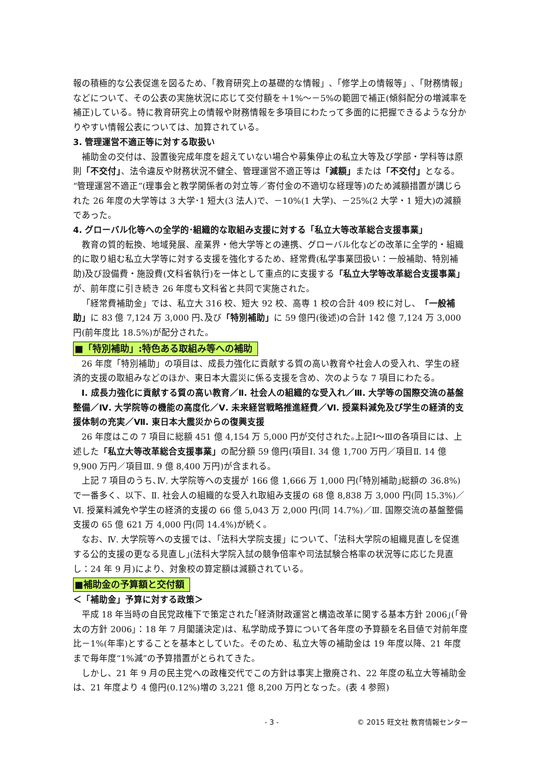報の積極的な公表促進を図るため､「教育研究上の基礎的な情報」､「修学上の情報等」､「財務情報」などについて、その公表の実施状況に応じて交付額を＋1%～－5%の範囲で補正(傾斜配分の増減率を補正)している。特に教育研究上の情報や財務情報を多項目にわたって多面的に把握できるような分かりやすい情報公表については、加算されている。
3. 管理運営不適正等に対する取扱い
補助金の交付は、設置後完成年度を超えていない場合や募集停止の私立大等及び学部・学科等は原則「不交付」、法令違反や財務状況不健全、管理運営不適正等は「減額」または「不交付」となる。“管理運営不適正”(理事会と教学関係者の対立等／寄付金の不適切な経理等)のため減額措置が講じられた 26 年度の大学等は 3 大学･1 短大(3 法人)で、－10%(1 大学)、－25%(2 大学・1 短大)の減額であった。
4. グローバル化等への全学的･組織的な取組み支援に対する「私立大等改革総合支援事業」
教育の質的転換、地域発展、産業界・他大学等との連携、グローバル化などの改革に全学的・組織的に取り組む私立大学等に対する支援を強化するため、経常費(私学事業団扱い：一般補助、特別補助)及び設備費・施設費(文科省執行)を一体として重点的に支援する「私立大学等改革総合支援事業」が、前年度に引き続き 26 年度も文科省と共同で実施された。
「経常費補助金」では、私立大 316 校、短大 92 校、高専 1 校の合計 409 校に対し、「一般補助」に 83 億 7,124 万 3,000 円､及び「特別補助」に 59 億円(後述)の合計 142 億 7,124 万 3,000 円(前年度比 18.5%)が配分された。
■「特別補助」:特色ある取組み等への補助
26 年度「特別補助」の項目は、成長力強化に貢献する質の高い教育や社会人の受入れ、学生の経済的支援の取組みなどのほか、東日本大震災に係る支援を含め、次のような 7 項目にわたる。
Ⅰ. 成長力強化に貢献する質の高い教育／Ⅱ. 社会人の組織的な受入れ／Ⅲ. 大学等の国際交流の基盤整備／Ⅳ. 大学院等の機能の高度化／Ⅴ. 未来経営戦略推進経費／Ⅵ. 授業料減免及び学生の経済的支援体制の充実／Ⅶ. 東日本大震災からの復興支援
26 年度はこの 7 項目に総額 451 億 4,154 万 5,000 円が交付された｡上記Ⅰ～Ⅲの各項目には、上述した「私立大等改革総合支援事業」の配分額 59 億円(項目Ⅰ. 34 億 1,700 万円／項目Ⅱ. 14 億 9,900 万円／項目Ⅲ. 9 億 8,400 万円)が含まれる。
上記 7 項目のうち､Ⅳ. 大学院等への支援が 166 億 1,666 万 1,000 円(｢特別補助｣総額の 36.8%)で一番多く、以下、Ⅱ. 社会人の組織的な受入れ取組み支援の 68 億 8,838 万 3,000 円(同 15.3%)／Ⅵ. 授業料減免や学生の経済的支援の 66 億 5,043 万 2,000 円(同 14.7%)／Ⅲ. 国際交流の基盤整備支援の 65 億 621 万 4,000 円(同 14.4%)が続く。
なお、Ⅳ. 大学院等への支援では、「法科大学院支援」について、「法科大学院の組織見直しを促進する公的支援の更なる見直し｣(法科大学院入試の競争倍率や司法試験合格率の状況等に応じた見直し：24 年 9 月)により、対象校の算定額は減額されている。
■補助金の予算額と交付額
＜「補助金」予算に対する政策＞
平成 18 年当時の自民党政権下で策定された｢経済財政運営と構造改革に関する基本方針 2006｣(「骨太の方針 2006」：18 年 7 月閣議決定)は、私学助成予算について各年度の予算額を名目値で対前年度比－1%(年率)とすることを基本としていた。そのため、私立大等の補助金は 19 年度以降、21 年度まで毎年度“1%減”の予算措置がとられてきた。
しかし、21 年 9 月の民主党への政権交代でこの方針は事実上撤廃され、22 年度の私立大等補助金は、21 年度より 4 億円(0.12%)増の 3,221 億 8,200 万円となった。(表 4 参照)
- 3 - © 2015 旺文社 教育情報センター